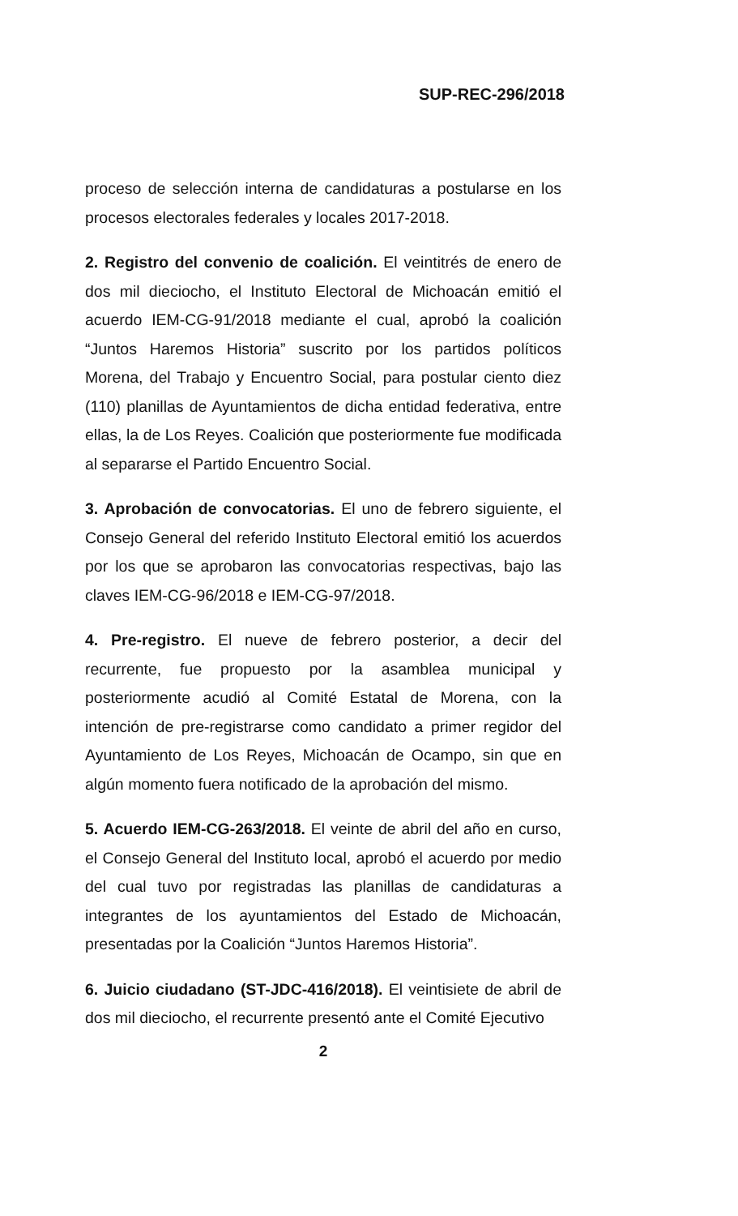SUP-REC-296/2018
proceso de selección interna de candidaturas a postularse en los procesos electorales federales y locales 2017-2018.
2. Registro del convenio de coalición. El veintitrés de enero de dos mil dieciocho, el Instituto Electoral de Michoacán emitió el acuerdo IEM-CG-91/2018 mediante el cual, aprobó la coalición “Juntos Haremos Historia” suscrito por los partidos políticos Morena, del Trabajo y Encuentro Social, para postular ciento diez (110) planillas de Ayuntamientos de dicha entidad federativa, entre ellas, la de Los Reyes. Coalición que posteriormente fue modificada al separarse el Partido Encuentro Social.
3. Aprobación de convocatorias. El uno de febrero siguiente, el Consejo General del referido Instituto Electoral emitió los acuerdos por los que se aprobaron las convocatorias respectivas, bajo las claves IEM-CG-96/2018 e IEM-CG-97/2018.
4. Pre-registro. El nueve de febrero posterior, a decir del recurrente, fue propuesto por la asamblea municipal y posteriormente acudió al Comité Estatal de Morena, con la intención de pre-registrarse como candidato a primer regidor del Ayuntamiento de Los Reyes, Michoacán de Ocampo, sin que en algún momento fuera notificado de la aprobación del mismo.
5. Acuerdo IEM-CG-263/2018. El veinte de abril del año en curso, el Consejo General del Instituto local, aprobó el acuerdo por medio del cual tuvo por registradas las planillas de candidaturas a integrantes de los ayuntamientos del Estado de Michoacán, presentadas por la Coalición “Juntos Haremos Historia”.
6. Juicio ciudadano (ST-JDC-416/2018). El veintisiete de abril de dos mil dieciocho, el recurrente presentó ante el Comité Ejecutivo
2